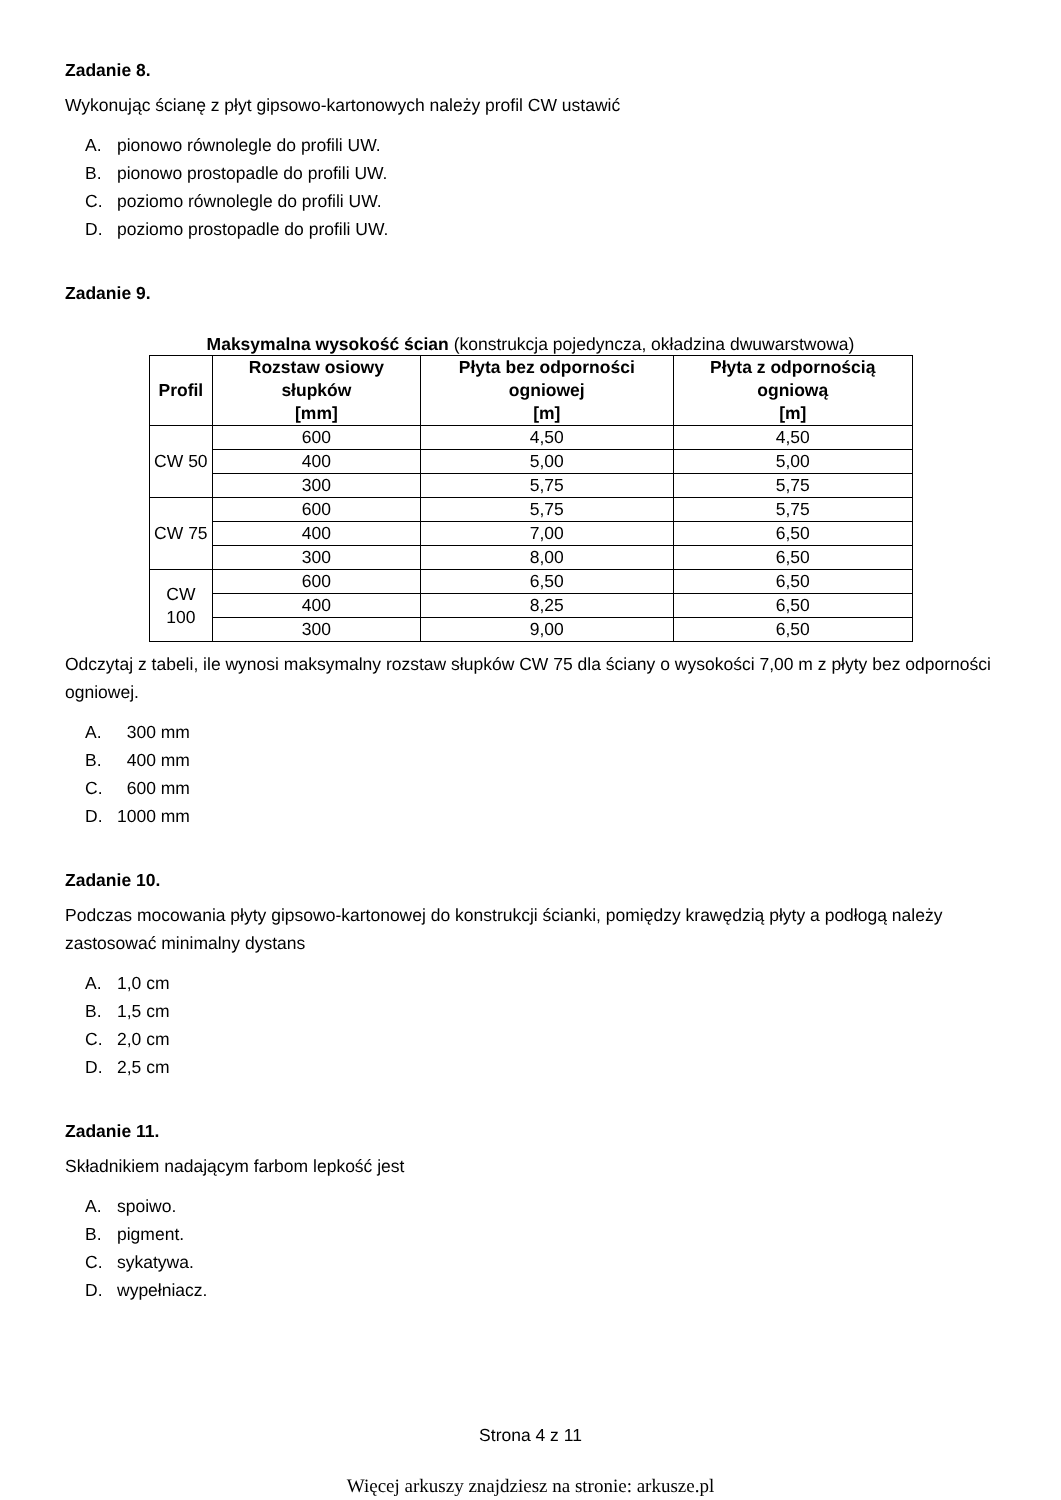Zadanie 8.
Wykonując ścianę z płyt gipsowo-kartonowych należy profil CW ustawić
A. pionowo równolegle do profili UW.
B. pionowo prostopadle do profili UW.
C. poziomo równolegle do profili UW.
D. poziomo prostopadle do profili UW.
Zadanie 9.
Maksymalna wysokość ścian (konstrukcja pojedyncza, okładzina dwuwarstwowa)
| Profil | Rozstaw osiowy słupków [mm] | Płyta bez odporności ogniowej [m] | Płyta z odpornością ogniową [m] |
| --- | --- | --- | --- |
| CW 50 | 600 | 4,50 | 4,50 |
| | 400 | 5,00 | 5,00 |
| | 300 | 5,75 | 5,75 |
| CW 75 | 600 | 5,75 | 5,75 |
| | 400 | 7,00 | 6,50 |
| | 300 | 8,00 | 6,50 |
| CW 100 | 600 | 6,50 | 6,50 |
| | 400 | 8,25 | 6,50 |
| | 300 | 9,00 | 6,50 |
Odczytaj z tabeli, ile wynosi maksymalny rozstaw słupków CW 75 dla ściany o wysokości 7,00 m z płyty bez odporności ogniowej.
A. 300 mm
B. 400 mm
C. 600 mm
D. 1000 mm
Zadanie 10.
Podczas mocowania płyty gipsowo-kartonowej do konstrukcji ścianki, pomiędzy krawędzią płyty a podłogą należy zastosować minimalny dystans
A. 1,0 cm
B. 1,5 cm
C. 2,0 cm
D. 2,5 cm
Zadanie 11.
Składnikiem nadającym farbom lepkość jest
A. spoiwo.
B. pigment.
C. sykatywa.
D. wypełniacz.
Strona 4 z 11
Więcej arkuszy znajdziesz na stronie: arkusze.pl